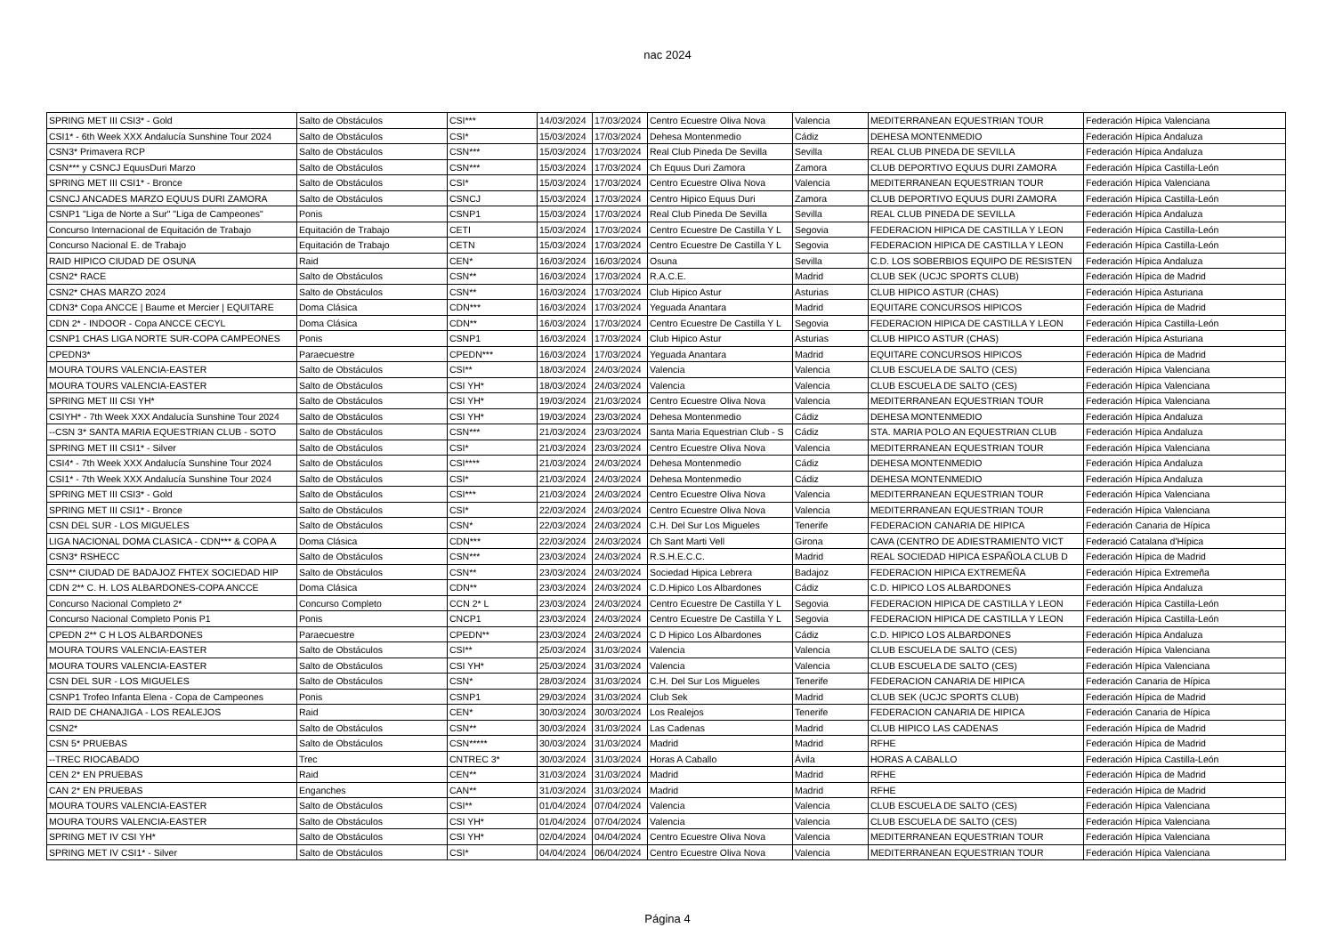nac 2024
| SPRING MET III CSI3* - Gold | Salto de Obstáculos | CSI*** | 14/03/2024 | 17/03/2024 | Centro Ecuestre Oliva Nova | Valencia | MEDITERRANEAN EQUESTRIAN TOUR | Federación Hípica Valenciana |
| CSI1* - 6th Week XXX Andalucía Sunshine Tour 2024 | Salto de Obstáculos | CSI* | 15/03/2024 | 17/03/2024 | Dehesa Montenmedio | Cádiz | DEHESA MONTENMEDIO | Federación Hípica Andaluza |
| CSN3* Primavera RCP | Salto de Obstáculos | CSN*** | 15/03/2024 | 17/03/2024 | Real Club Pineda De Sevilla | Sevilla | REAL CLUB PINEDA DE SEVILLA | Federación Hípica Andaluza |
| CSN*** y CSNCJ EquusDuri Marzo | Salto de Obstáculos | CSN*** | 15/03/2024 | 17/03/2024 | Ch Equus Duri Zamora | Zamora | CLUB DEPORTIVO EQUUS DURI ZAMORA | Federación Hípica Castilla-León |
| SPRING MET III CSI1* - Bronce | Salto de Obstáculos | CSI* | 15/03/2024 | 17/03/2024 | Centro Ecuestre Oliva Nova | Valencia | MEDITERRANEAN EQUESTRIAN TOUR | Federación Hípica Valenciana |
| CSNCJ ANCADES MARZO EQUUS DURI ZAMORA | Salto de Obstáculos | CSNCJ | 15/03/2024 | 17/03/2024 | Centro Hipico Equus Duri | Zamora | CLUB DEPORTIVO EQUUS DURI ZAMORA | Federación Hípica Castilla-León |
| CSNP1 "Liga de Norte a Sur" "Liga de Campeones" | Ponis | CSNP1 | 15/03/2024 | 17/03/2024 | Real Club Pineda De Sevilla | Sevilla | REAL CLUB PINEDA DE SEVILLA | Federación Hípica Andaluza |
| Concurso Internacional de Equitación de Trabajo | Equitación de Trabajo | CETI | 15/03/2024 | 17/03/2024 | Centro Ecuestre De Castilla Y L | Segovia | FEDERACION HIPICA DE CASTILLA Y LEON | Federación Hípica Castilla-León |
| Concurso Nacional E. de Trabajo | Equitación de Trabajo | CETN | 15/03/2024 | 17/03/2024 | Centro Ecuestre De Castilla Y L | Segovia | FEDERACION HIPICA DE CASTILLA Y LEON | Federación Hípica Castilla-León |
| RAID HIPICO CIUDAD DE OSUNA | Raid | CEN* | 16/03/2024 | 16/03/2024 | Osuna | Sevilla | C.D. LOS SOBERBIOS EQUIPO DE RESISTEN | Federación Hípica Andaluza |
| CSN2* RACE | Salto de Obstáculos | CSN** | 16/03/2024 | 17/03/2024 | R.A.C.E. | Madrid | CLUB SEK (UCJC SPORTS CLUB) | Federación Hípica de Madrid |
| CSN2* CHAS MARZO 2024 | Salto de Obstáculos | CSN** | 16/03/2024 | 17/03/2024 | Club Hipico Astur | Asturias | CLUB HIPICO ASTUR (CHAS) | Federación Hípica Asturiana |
| CDN3* Copa ANCCE / Baume et Mercier / EQUITARE | Doma Clásica | CDN*** | 16/03/2024 | 17/03/2024 | Yeguada Anantara | Madrid | EQUITARE CONCURSOS HIPICOS | Federación Hípica de Madrid |
| CDN 2* - INDOOR - Copa ANCCE CECYL | Doma Clásica | CDN** | 16/03/2024 | 17/03/2024 | Centro Ecuestre De Castilla Y L | Segovia | FEDERACION HIPICA DE CASTILLA Y LEON | Federación Hípica Castilla-León |
| CSNP1 CHAS LIGA NORTE SUR-COPA CAMPEONES | Ponis | CSNP1 | 16/03/2024 | 17/03/2024 | Club Hipico Astur | Asturias | CLUB HIPICO ASTUR (CHAS) | Federación Hípica Asturiana |
| CPEDN3* | Paraecuestre | CPEDN*** | 16/03/2024 | 17/03/2024 | Yeguada Anantara | Madrid | EQUITARE CONCURSOS HIPICOS | Federación Hípica de Madrid |
| MOURA TOURS VALENCIA-EASTER | Salto de Obstáculos | CSI** | 18/03/2024 | 24/03/2024 | Valencia | Valencia | CLUB ESCUELA DE SALTO (CES) | Federación Hípica Valenciana |
| MOURA TOURS VALENCIA-EASTER | Salto de Obstáculos | CSI YH* | 18/03/2024 | 24/03/2024 | Valencia | Valencia | CLUB ESCUELA DE SALTO (CES) | Federación Hípica Valenciana |
| SPRING MET III CSI YH* | Salto de Obstáculos | CSI YH* | 19/03/2024 | 21/03/2024 | Centro Ecuestre Oliva Nova | Valencia | MEDITERRANEAN EQUESTRIAN TOUR | Federación Hípica Valenciana |
| CSIYH* - 7th Week XXX Andalucía Sunshine Tour 2024 | Salto de Obstáculos | CSI YH* | 19/03/2024 | 23/03/2024 | Dehesa Montenmedio | Cádiz | DEHESA MONTENMEDIO | Federación Hípica Andaluza |
| --CSN 3* SANTA MARIA EQUESTRIAN CLUB - SOTO | Salto de Obstáculos | CSN*** | 21/03/2024 | 23/03/2024 | Santa Maria Equestrian Club - S | Cádiz | STA. MARIA POLO AN EQUESTRIAN CLUB | Federación Hípica Andaluza |
| SPRING MET III CSI1* - Silver | Salto de Obstáculos | CSI* | 21/03/2024 | 23/03/2024 | Centro Ecuestre Oliva Nova | Valencia | MEDITERRANEAN EQUESTRIAN TOUR | Federación Hípica Valenciana |
| CSI4* - 7th Week XXX Andalucía Sunshine Tour 2024 | Salto de Obstáculos | CSI**** | 21/03/2024 | 24/03/2024 | Dehesa Montenmedio | Cádiz | DEHESA MONTENMEDIO | Federación Hípica Andaluza |
| CSI1* - 7th Week XXX Andalucía Sunshine Tour 2024 | Salto de Obstáculos | CSI* | 21/03/2024 | 24/03/2024 | Dehesa Montenmedio | Cádiz | DEHESA MONTENMEDIO | Federación Hípica Andaluza |
| SPRING MET III CSI3* - Gold | Salto de Obstáculos | CSI*** | 21/03/2024 | 24/03/2024 | Centro Ecuestre Oliva Nova | Valencia | MEDITERRANEAN EQUESTRIAN TOUR | Federación Hípica Valenciana |
| SPRING MET III CSI1* - Bronce | Salto de Obstáculos | CSI* | 22/03/2024 | 24/03/2024 | Centro Ecuestre Oliva Nova | Valencia | MEDITERRANEAN EQUESTRIAN TOUR | Federación Hípica Valenciana |
| CSN DEL SUR - LOS MIGUELES | Salto de Obstáculos | CSN* | 22/03/2024 | 24/03/2024 | C.H. Del Sur Los Migueles | Tenerife | FEDERACION CANARIA DE HIPICA | Federación Canaria de Hípica |
| LIGA NACIONAL DOMA CLASICA - CDN*** & COPA A | Doma Clásica | CDN*** | 22/03/2024 | 24/03/2024 | Ch Sant Marti Vell | Girona | CAVA (CENTRO DE ADIESTRAMIENTO VICT | Federació Catalana d'Hípica |
| CSN3* RSHECC | Salto de Obstáculos | CSN*** | 23/03/2024 | 24/03/2024 | R.S.H.E.C.C. | Madrid | REAL SOCIEDAD HIPICA ESPAÑOLA CLUB D | Federación Hípica de Madrid |
| CSN** CIUDAD DE BADAJOZ FHTEX SOCIEDAD HIP | Salto de Obstáculos | CSN** | 23/03/2024 | 24/03/2024 | Sociedad Hipica Lebrera | Badajoz | FEDERACION HIPICA EXTREMEÑA | Federación Hípica Extremeña |
| CDN 2** C. H. LOS ALBARDONES-COPA ANCCE | Doma Clásica | CDN** | 23/03/2024 | 24/03/2024 | C.D.Hipico Los Albardones | Cádiz | C.D. HIPICO LOS ALBARDONES | Federación Hípica Andaluza |
| Concurso Nacional Completo 2* | Concurso Completo | CCN 2* L | 23/03/2024 | 24/03/2024 | Centro Ecuestre De Castilla Y L | Segovia | FEDERACION HIPICA DE CASTILLA Y LEON | Federación Hípica Castilla-León |
| Concurso Nacional Completo Ponis P1 | Ponis | CNCP1 | 23/03/2024 | 24/03/2024 | Centro Ecuestre De Castilla Y L | Segovia | FEDERACION HIPICA DE CASTILLA Y LEON | Federación Hípica Castilla-León |
| CPEDN 2** C H LOS ALBARDONES | Paraecuestre | CPEDN** | 23/03/2024 | 24/03/2024 | C D Hipico Los Albardones | Cádiz | C.D. HIPICO LOS ALBARDONES | Federación Hípica Andaluza |
| MOURA TOURS VALENCIA-EASTER | Salto de Obstáculos | CSI** | 25/03/2024 | 31/03/2024 | Valencia | Valencia | CLUB ESCUELA DE SALTO (CES) | Federación Hípica Valenciana |
| MOURA TOURS VALENCIA-EASTER | Salto de Obstáculos | CSI YH* | 25/03/2024 | 31/03/2024 | Valencia | Valencia | CLUB ESCUELA DE SALTO (CES) | Federación Hípica Valenciana |
| CSN DEL SUR - LOS MIGUELES | Salto de Obstáculos | CSN* | 28/03/2024 | 31/03/2024 | C.H. Del Sur Los Migueles | Tenerife | FEDERACION CANARIA DE HIPICA | Federación Canaria de Hípica |
| CSNP1 Trofeo Infanta Elena - Copa de Campeones | Ponis | CSNP1 | 29/03/2024 | 31/03/2024 | Club Sek | Madrid | CLUB SEK (UCJC SPORTS CLUB) | Federación Hípica de Madrid |
| RAID DE CHANAJIGA - LOS REALEJOS | Raid | CEN* | 30/03/2024 | 30/03/2024 | Los Realejos | Tenerife | FEDERACION CANARIA DE HIPICA | Federación Canaria de Hípica |
| CSN2* | Salto de Obstáculos | CSN** | 30/03/2024 | 31/03/2024 | Las Cadenas | Madrid | CLUB HIPICO LAS CADENAS | Federación Hípica de Madrid |
| CSN 5* PRUEBAS | Salto de Obstáculos | CSN***** | 30/03/2024 | 31/03/2024 | Madrid | Madrid | RFHE | Federación Hípica de Madrid |
| --TREC RIOCABADO | Trec | CNTREC 3* | 30/03/2024 | 31/03/2024 | Horas A Caballo | Ávila | HORAS A CABALLO | Federación Hípica Castilla-León |
| CEN 2* EN PRUEBAS | Raid | CEN** | 31/03/2024 | 31/03/2024 | Madrid | Madrid | RFHE | Federación Hípica de Madrid |
| CAN 2* EN PRUEBAS | Enganches | CAN** | 31/03/2024 | 31/03/2024 | Madrid | Madrid | RFHE | Federación Hípica de Madrid |
| MOURA TOURS VALENCIA-EASTER | Salto de Obstáculos | CSI** | 01/04/2024 | 07/04/2024 | Valencia | Valencia | CLUB ESCUELA DE SALTO (CES) | Federación Hípica Valenciana |
| MOURA TOURS VALENCIA-EASTER | Salto de Obstáculos | CSI YH* | 01/04/2024 | 07/04/2024 | Valencia | Valencia | CLUB ESCUELA DE SALTO (CES) | Federación Hípica Valenciana |
| SPRING MET IV CSI YH* | Salto de Obstáculos | CSI YH* | 02/04/2024 | 04/04/2024 | Centro Ecuestre Oliva Nova | Valencia | MEDITERRANEAN EQUESTRIAN TOUR | Federación Hípica Valenciana |
| SPRING MET IV CSI1* - Silver | Salto de Obstáculos | CSI* | 04/04/2024 | 06/04/2024 | Centro Ecuestre Oliva Nova | Valencia | MEDITERRANEAN EQUESTRIAN TOUR | Federación Hípica Valenciana |
Página 4